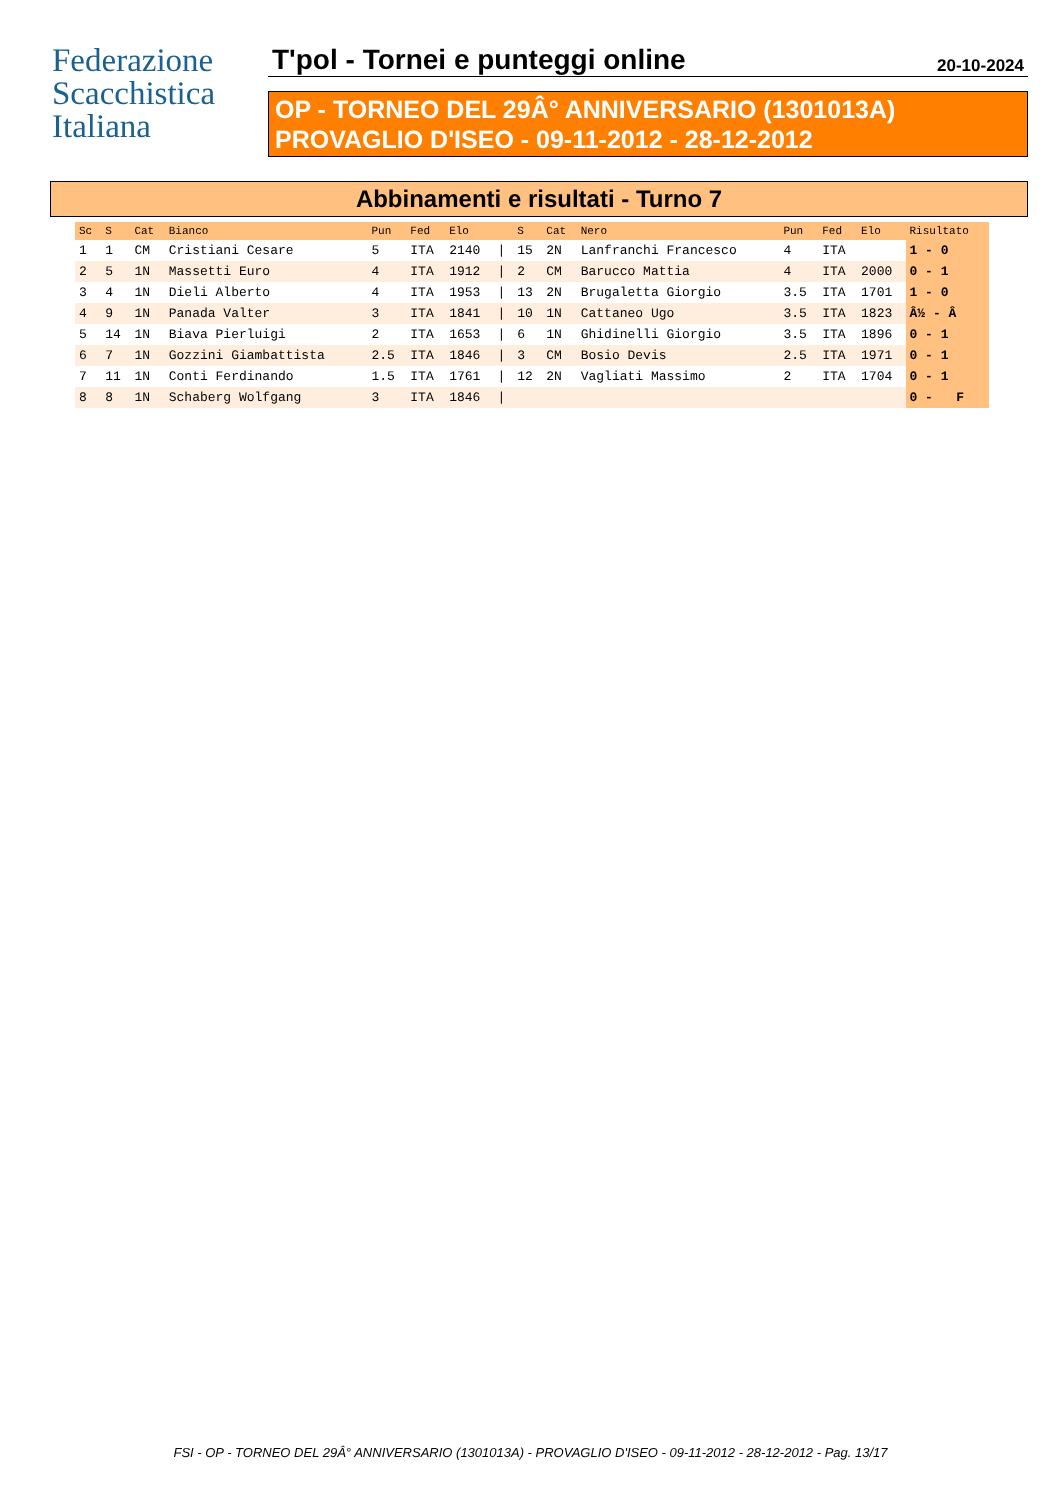Federazione
Scacchistica
Italiana
T'pol - Tornei e punteggi online 20-10-2024
OP - TORNEO DEL 29Â° ANNIVERSARIO (1301013A)
PROVAGLIO D'ISEO - 09-11-2012 - 28-12-2012
Abbinamenti e risultati - Turno 7
| Sc | S | Cat | Bianco | Pun | Fed | Elo | | S | Cat | Nero | Pun | Fed | Elo | Risultato |
| --- | --- | --- | --- | --- | --- | --- | --- | --- | --- | --- | --- | --- | --- | --- |
| 1 | 1 | CM | Cristiani Cesare | 5 | ITA | 2140 | / | 15 | 2N | Lanfranchi Francesco | 4 | ITA | | 1 - 0 |
| 2 | 5 | 1N | Massetti Euro | 4 | ITA | 1912 | / | 2 | CM | Barucco Mattia | 4 | ITA | 2000 | 0 - 1 |
| 3 | 4 | 1N | Dieli Alberto | 4 | ITA | 1953 | / | 13 | 2N | Brugaletta Giorgio | 3.5 | ITA | 1701 | 1 - 0 |
| 4 | 9 | 1N | Panada Valter | 3 | ITA | 1841 | / | 10 | 1N | Cattaneo Ugo | 3.5 | ITA | 1823 | Â½ - Â |
| 5 | 14 | 1N | Biava Pierluigi | 2 | ITA | 1653 | / | 6 | 1N | Ghidinelli Giorgio | 3.5 | ITA | 1896 | 0 - 1 |
| 6 | 7 | 1N | Gozzini Giambattista | 2.5 | ITA | 1846 | / | 3 | CM | Bosio Devis | 2.5 | ITA | 1971 | 0 - 1 |
| 7 | 11 | 1N | Conti Ferdinando | 1.5 | ITA | 1761 | / | 12 | 2N | Vagliati Massimo | 2 | ITA | 1704 | 0 - 1 |
| 8 | 8 | 1N | Schaberg Wolfgang | 3 | ITA | 1846 | / | | | | | | | 0 - F |
FSI - OP - TORNEO DEL 29Â° ANNIVERSARIO (1301013A) - PROVAGLIO D'ISEO - 09-11-2012 - 28-12-2012 - Pag. 13/17